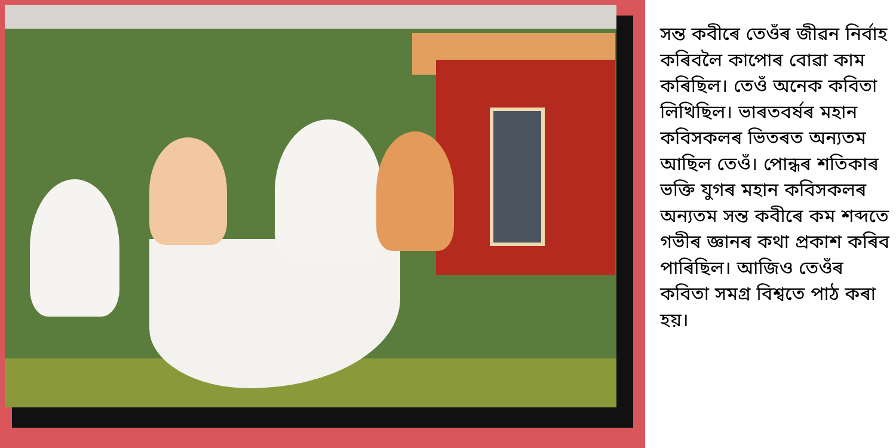সন্ত কবীৰে তেওঁৰ জীৱন নিৰ্বাহ কৰিবলৈ কাপোৰ বোৱা কাম কৰিছিল। তেওঁ অনেক কবিতা লিখিছিল। ভাৰতবৰ্ষৰ মহান কবিসকলৰ ভিতৰত অন্যতম আছিল তেওঁ। পোন্ধৰ শতিকাৰ ভক্তি যুগৰ মহান কবিসকলৰ অন্যতম সন্ত কবীৰে কম শব্দতে গভীৰ জ্ঞানৰ কথা প্ৰকাশ কৰিব পাৰিছিল। আজিও তেওঁৰ কবিতা সমগ্ৰ বিশ্বতে পাঠ কৰা হয়।